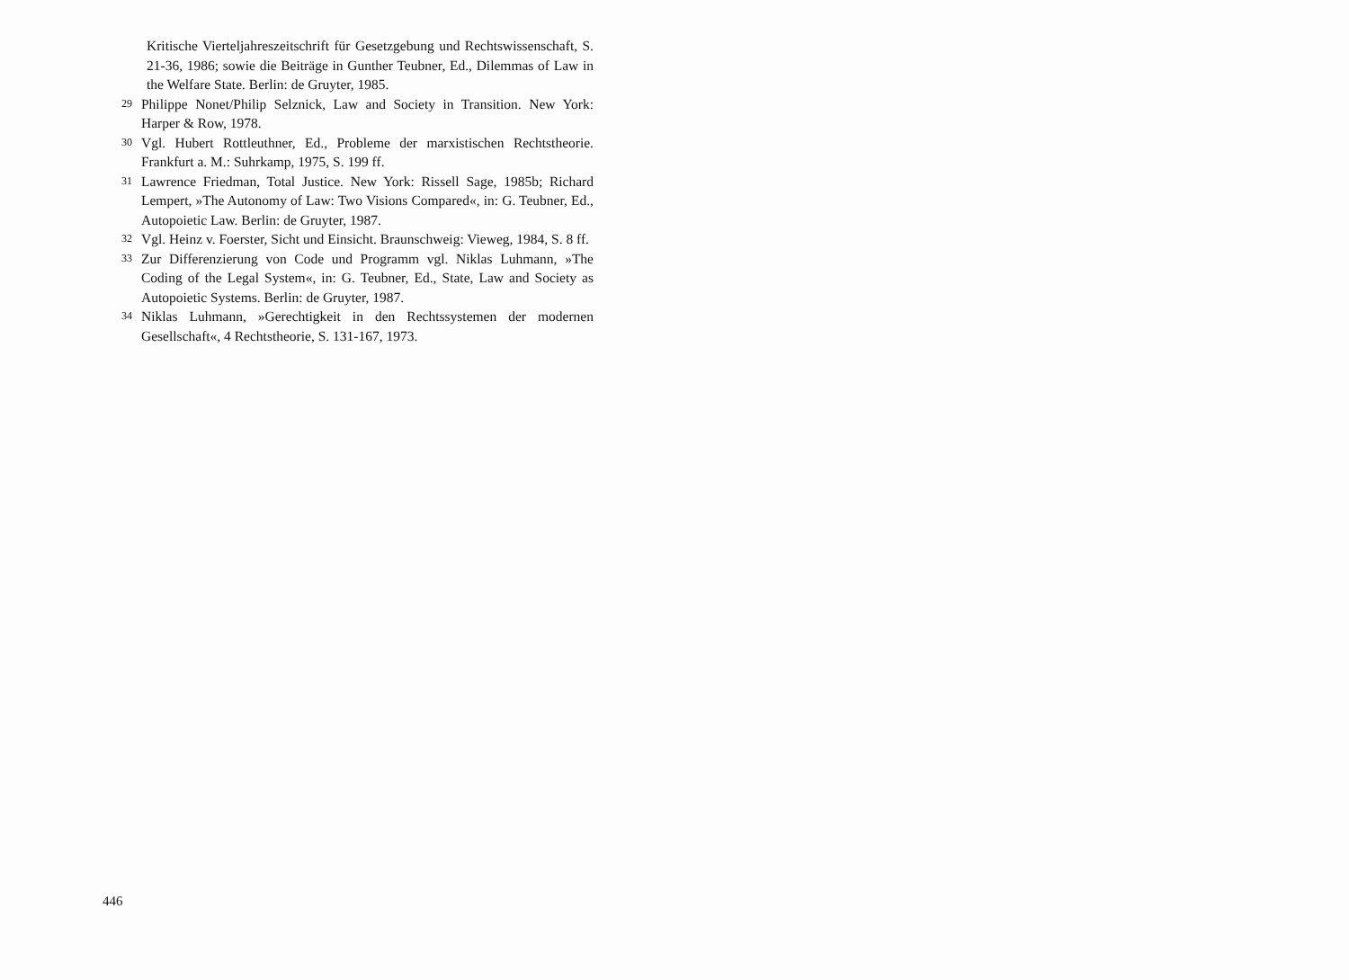Kritische Vierteljahreszeitschrift für Gesetzgebung und Rechtswissenschaft, S. 21-36, 1986; sowie die Beiträge in Gunther Teubner, Ed., Dilemmas of Law in the Welfare State. Berlin: de Gruyter, 1985.
29 Philippe Nonet/Philip Selznick, Law and Society in Transition. New York: Harper & Row, 1978.
30 Vgl. Hubert Rottleuthner, Ed., Probleme der marxistischen Rechtstheorie. Frankfurt a. M.: Suhrkamp, 1975, S. 199 ff.
31 Lawrence Friedman, Total Justice. New York: Rissell Sage, 1985b; Richard Lempert, »The Autonomy of Law: Two Visions Compared«, in: G. Teubner, Ed., Autopoietic Law. Berlin: de Gruyter, 1987.
32 Vgl. Heinz v. Foerster, Sicht und Einsicht. Braunschweig: Vieweg, 1984, S. 8 ff.
33 Zur Differenzierung von Code und Programm vgl. Niklas Luhmann, »The Coding of the Legal System«, in: G. Teubner, Ed., State, Law and Society as Autopoietic Systems. Berlin: de Gruyter, 1987.
34 Niklas Luhmann, »Gerechtigkeit in den Rechtssystemen der modernen Gesellschaft«, 4 Rechtstheorie, S. 131-167, 1973.
446